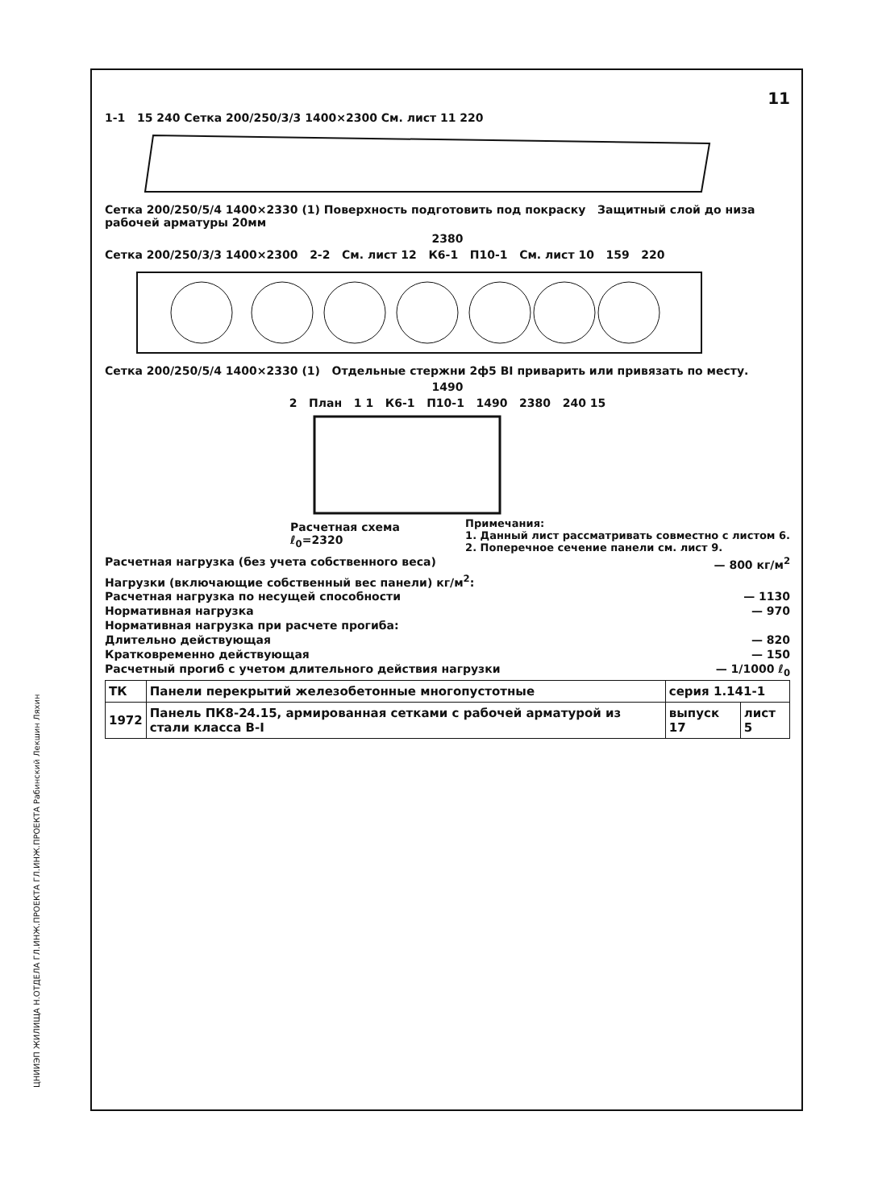ЦНИИЭП ЖИЛИЩА Н.ОТДЕЛА ГЛ.ИНЖ.ПРОЕКТА ГЛ.ИНЖ.ПРОЕКТА Рабинский Лекшин Ляхин
11
1-1 15 240 Сетка 200/250/3/3 1400×2300 См. лист 11 220
Сетка 200/250/5/4 1400×2330 (1) Поверхность подготовить под покраску Защитный слой до низа рабочей арматуры 20мм
2380
Сетка 200/250/3/3 1400×2300 2-2 См. лист 12 К6-1 П10-1 См. лист 10 159 220
Сетка 200/250/5/4 1400×2330 (1) Отдельные стержни 2ф5 BI приварить или привязать по месту.
1490
2 План 1 1 К6-1 П10-1 1490 2380 240 15
Расчетная схема
ℓ<sub>0</sub>=2320
Примечания:
1. Данный лист рассматривать совместно с листом 6.
2. Поперечное сечение панели см. лист 9.
Расчетная нагрузка (без учета собственного веса) — 800 кг/м<sup>2</sup>
Нагрузки (включающие собственный вес панели) кг/м<sup>2</sup>:
Расчетная нагрузка по несущей способности — 1130
Нормативная нагрузка — 970
Нормативная нагрузка при расчете прогиба:
Длительно действующая — 820
Кратковременно действующая — 150
Расчетный прогиб с учетом длительного действия нагрузки — 1/1000 ℓ<sub>0</sub>
| ТК | Панели перекрытий железобетонные многопустотные | серия 1.141-1 | |
| 1972 | Панель ПК8-24.15, армированная сетками с рабочей арматурой из стали класса B-I | выпуск 17 | лист 5 |